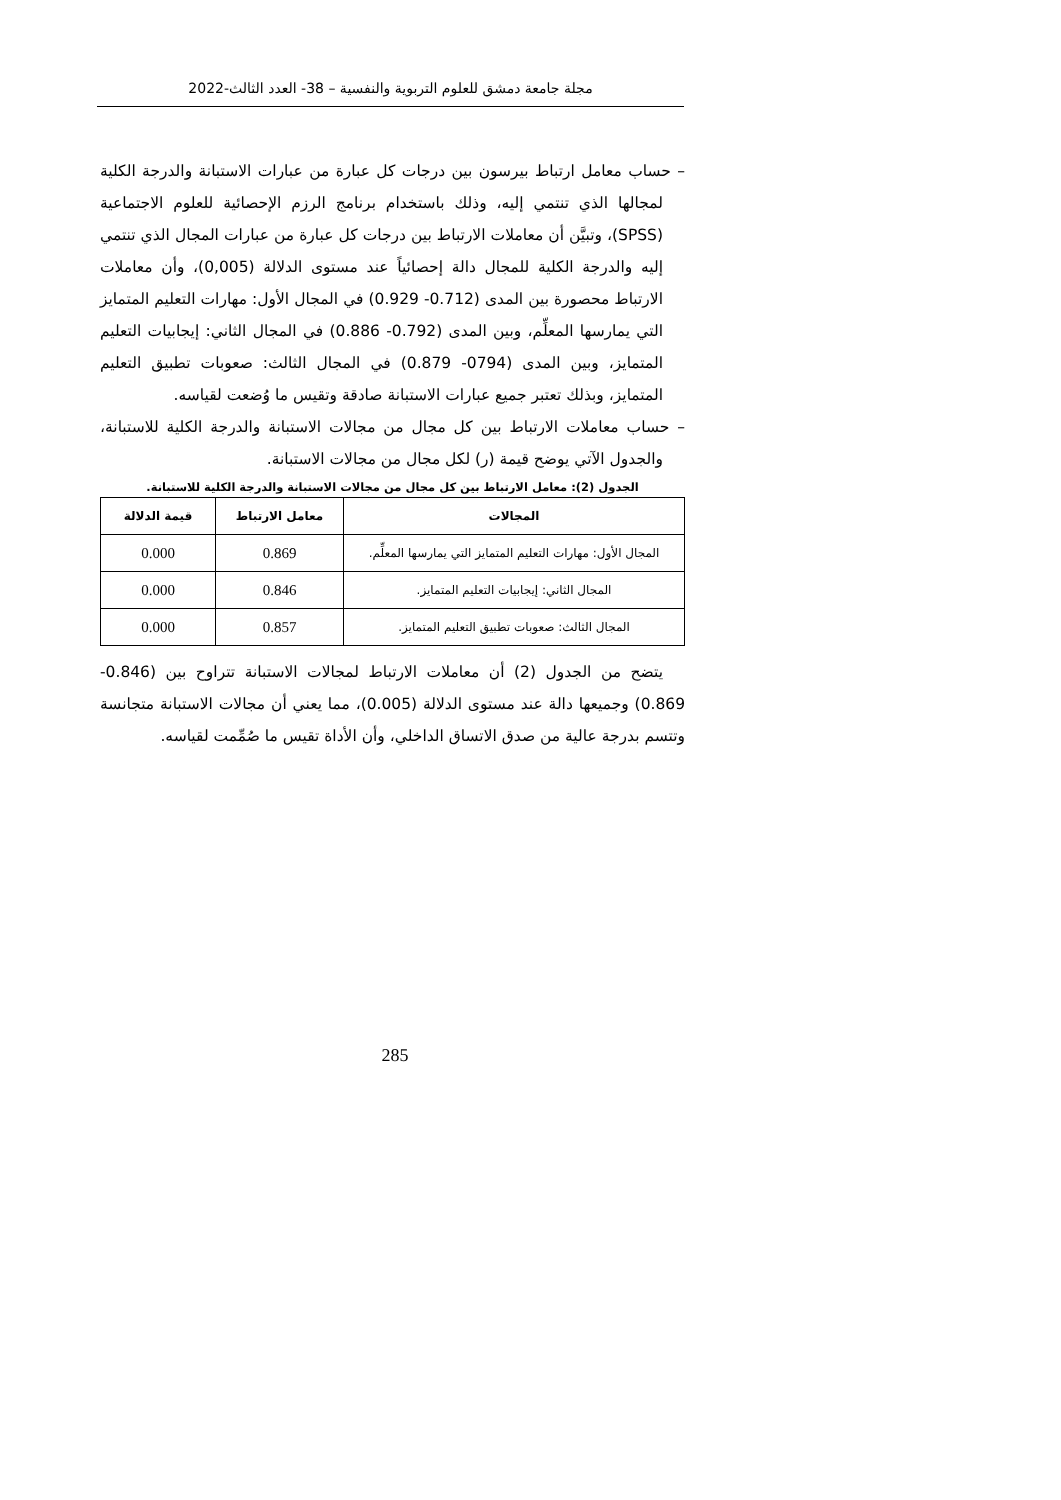مجلة جامعة دمشق للعلوم التربوية والنفسية – 38- العدد الثالث-2022
– حساب معامل ارتباط بيرسون بين درجات كل عبارة من عبارات الاستبانة والدرجة الكلية لمجالها الذي تنتمي إليه، وذلك باستخدام برنامج الرزم الإحصائية للعلوم الاجتماعية (SPSS)، وتبيَّن أن معاملات الارتباط بين درجات كل عبارة من عبارات المجال الذي تنتمي إليه والدرجة الكلية للمجال دالة إحصائياً عند مستوى الدلالة (0,005)، وأن معاملات الارتباط محصورة بين المدى (0.712- 0.929) في المجال الأول: مهارات التعليم المتمايز التي يمارسها المعلِّم، وبين المدى (0.792- 0.886) في المجال الثاني: إيجابيات التعليم المتمايز، وبين المدى (0794- 0.879) في المجال الثالث: صعوبات تطبيق التعليم المتمايز، وبذلك تعتبر جميع عبارات الاستبانة صادقة وتقيس ما وُضعت لقياسه.
– حساب معاملات الارتباط بين كل مجال من مجالات الاستبانة والدرجة الكلية للاستبانة، والجدول الآتي يوضح قيمة (ر) لكل مجال من مجالات الاستبانة.
الجدول (2): معامل الارتباط بين كل مجال من مجالات الاستبانة والدرجة الكلية للاستبانة.
| المجالات | معامل الارتباط | قيمة الدلالة |
| --- | --- | --- |
| المجال الأول: مهارات التعليم المتمايز التي يمارسها المعلِّم. | 0.869 | 0.000 |
| المجال الثاني: إيجابيات التعليم المتمايز. | 0.846 | 0.000 |
| المجال الثالث: صعوبات تطبيق التعليم المتمايز. | 0.857 | 0.000 |
يتضح من الجدول (2) أن معاملات الارتباط لمجالات الاستبانة تتراوح بين (0.846- 0.869) وجميعها دالة عند مستوى الدلالة (0.005)، مما يعني أن مجالات الاستبانة متجانسة وتتسم بدرجة عالية من صدق الاتساق الداخلي، وأن الأداة تقيس ما صُمِّمت لقياسه.
285